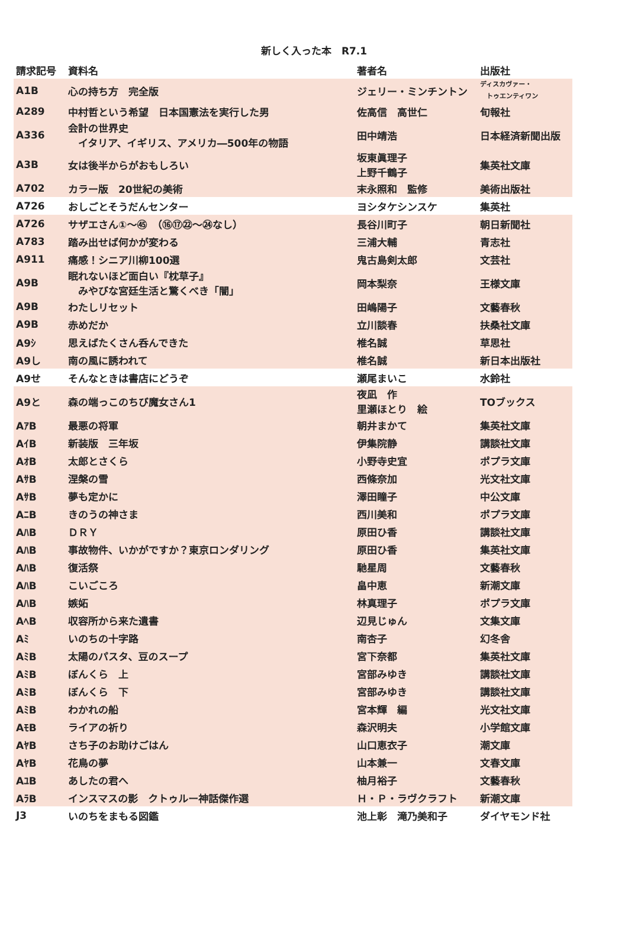新しく入った本　R7.1
| 請求記号 | 資料名 | 著者名 | 出版社 |
| --- | --- | --- | --- |
| A1B | 心の持ち方 完全版 | ジェリー・ミンチントン | ディスカヴァー・ トゥエンティワン |
| A289 | 中村哲という希望 日本国憲法を実行した男 | 佐高信 高世仁 | 旬報社 |
| A336 | 会計の世界史 イタリア、イギリス、アメリカ―500年の物語 | 田中靖浩 | 日本経済新聞出版 |
| A3B | 女は後半からがおもしろい | 坂東眞理子 上野千鶴子 | 集英社文庫 |
| A702 | カラー版 20世紀の美術 | 末永照和 監修 | 美術出版社 |
| A726 | おしごとそうだんセンター | ヨシタケシンスケ | 集英社 |
| A726 | サザエさん①～㊺ （⑯⑰㉒～㉔なし） | 長谷川町子 | 朝日新聞社 |
| A783 | 踏み出せば何かが変わる | 三浦大輔 | 青志社 |
| A911 | 痛感！シニア川柳100選 | 鬼古島剣太郎 | 文芸社 |
| A9B | 眠れないほど面白い『枕草子』 みやびな宮廷生活と驚くべき「闇」 | 岡本梨奈 | 王様文庫 |
| A9B | わたしリセット | 田嶋陽子 | 文藝春秋 |
| A9B | 赤めだか | 立川談春 | 扶桑社文庫 |
| A9ｼ | 思えばたくさん呑んできた | 椎名誠 | 草思社 |
| A9し | 南の風に誘われて | 椎名誠 | 新日本出版社 |
| A9せ | そんなときは書店にどうぞ | 瀬尾まいこ | 水鈴社 |
| A9と | 森の端っこのちび魔女さん1 | 夜凪 作 里瀬ほとり 絵 | TOブックス |
| AｱB | 最悪の将軍 | 朝井まかて | 集英社文庫 |
| AｲB | 新装版 三年坂 | 伊集院静 | 講談社文庫 |
| AｵB | 太郎とさくら | 小野寺史宜 | ポプラ文庫 |
| AｻB | 涅槃の雪 | 西條奈加 | 光文社文庫 |
| AｻB | 夢も定かに | 澤田瞳子 | 中公文庫 |
| AﾆB | きのうの神さま | 西川美和 | ポプラ文庫 |
| AﾊB | ＤＲＹ | 原田ひ香 | 講談社文庫 |
| AﾊB | 事故物件、いかがですか？東京ロンダリング | 原田ひ香 | 集英社文庫 |
| AﾊB | 復活祭 | 馳星周 | 文藝春秋 |
| AﾊB | こいごころ | 畠中恵 | 新潮文庫 |
| AﾊB | 嫉妬 | 林真理子 | ポプラ文庫 |
| AﾍB | 収容所から来た遺書 | 辺見じゅん | 文集文庫 |
| Aﾐ | いのちの十字路 | 南杏子 | 幻冬舎 |
| AﾐB | 太陽のパスタ、豆のスープ | 宮下奈都 | 集英社文庫 |
| AﾐB | ぼんくら 上 | 宮部みゆき | 講談社文庫 |
| AﾐB | ぼんくら 下 | 宮部みゆき | 講談社文庫 |
| AﾐB | わかれの船 | 宮本輝 編 | 光文社文庫 |
| AﾓB | ライアの祈り | 森沢明夫 | 小学館文庫 |
| AﾔB | さち子のお助けごはん | 山口恵衣子 | 潮文庫 |
| AﾔB | 花鳥の夢 | 山本兼一 | 文春文庫 |
| AﾕB | あしたの君へ | 柚月裕子 | 文藝春秋 |
| AﾗB | インスマスの影 クトゥルー神話傑作選 | Ｈ・Ｐ・ラヴクラフト | 新潮文庫 |
| J3 | いのちをまもる図鑑 | 池上彰 滝乃美和子 | ダイヤモンド社 |